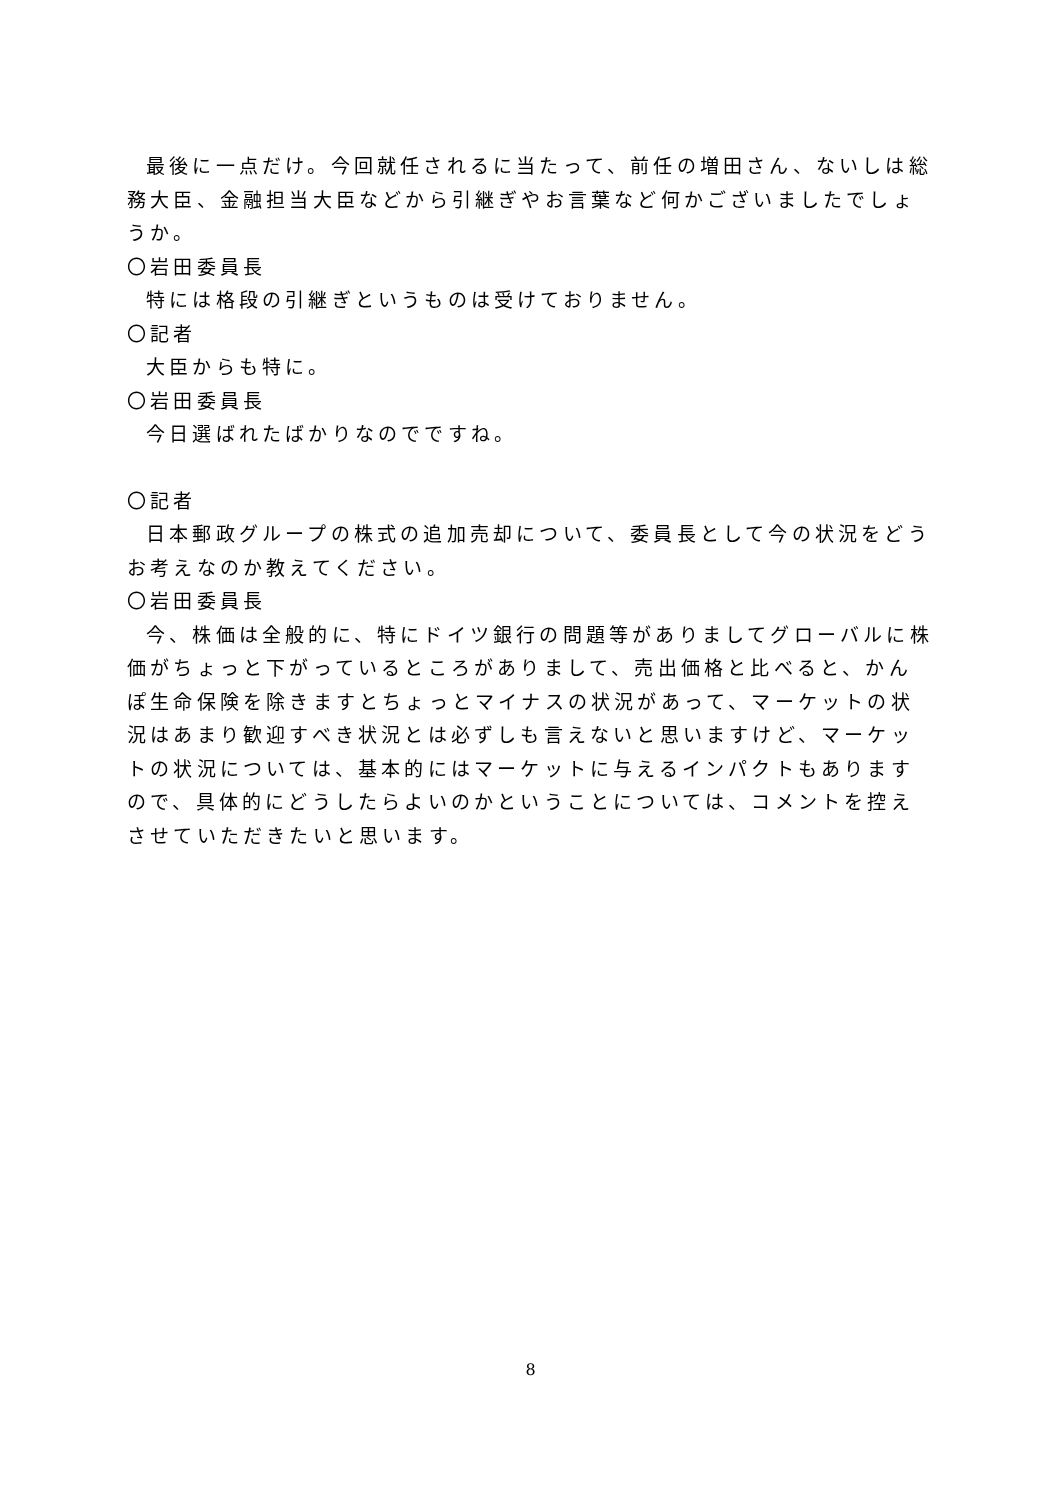最後に一点だけ。今回就任されるに当たって、前任の増田さん、ないしは総務大臣、金融担当大臣などから引継ぎやお言葉など何かございましたでしょうか。
〇岩田委員長
特には格段の引継ぎというものは受けておりません。
〇記者
大臣からも特に。
〇岩田委員長
今日選ばれたばかりなのでですね。
〇記者
日本郵政グループの株式の追加売却について、委員長として今の状況をどうお考えなのか教えてください。
〇岩田委員長
今、株価は全般的に、特にドイツ銀行の問題等がありましてグローバルに株価がちょっと下がっているところがありまして、売出価格と比べると、かんぽ生命保険を除きますとちょっとマイナスの状況があって、マーケットの状況はあまり歓迎すべき状況とは必ずしも言えないと思いますけど、マーケットの状況については、基本的にはマーケットに与えるインパクトもありますので、具体的にどうしたらよいのかということについては、コメントを控えさせていただきたいと思います。
8